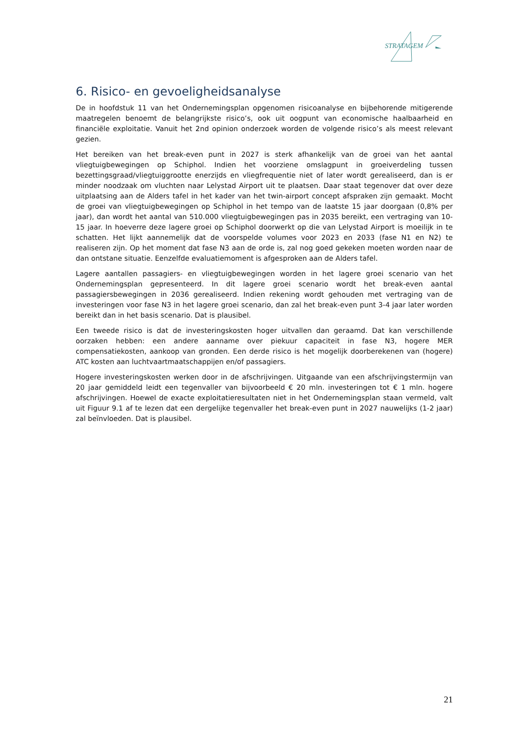STRATAGEM
6. Risico- en gevoeligheidsanalyse
De in hoofdstuk 11 van het Ondernemingsplan opgenomen risicoanalyse en bijbehorende mitigerende maatregelen benoemt de belangrijkste risico’s, ook uit oogpunt van economische haalbaarheid en financiële exploitatie. Vanuit het 2nd opinion onderzoek worden de volgende risico’s als meest relevant gezien.
Het bereiken van het break-even punt in 2027 is sterk afhankelijk van de groei van het aantal vliegtuigbewegingen op Schiphol. Indien het voorziene omslagpunt in groeiverdeling tussen bezettingsgraad/vliegtuiggrootte enerzijds en vliegfrequentie niet of later wordt gerealiseerd, dan is er minder noodzaak om vluchten naar Lelystad Airport uit te plaatsen. Daar staat tegenover dat over deze uitplaatsing aan de Alders tafel in het kader van het twin-airport concept afspraken zijn gemaakt. Mocht de groei van vliegtuigbewegingen op Schiphol in het tempo van de laatste 15 jaar doorgaan (0,8% per jaar), dan wordt het aantal van 510.000 vliegtuigbewegingen pas in 2035 bereikt, een vertraging van 10-15 jaar. In hoeverre deze lagere groei op Schiphol doorwerkt op die van Lelystad Airport is moeilijk in te schatten. Het lijkt aannemelijk dat de voorspelde volumes voor 2023 en 2033 (fase N1 en N2) te realiseren zijn. Op het moment dat fase N3 aan de orde is, zal nog goed gekeken moeten worden naar de dan ontstane situatie. Eenzelfde evaluatiemoment is afgesproken aan de Alders tafel.
Lagere aantallen passagiers- en vliegtuigbewegingen worden in het lagere groei scenario van het Ondernemingsplan gepresenteerd. In dit lagere groei scenario wordt het break-even aantal passagiersbewegingen in 2036 gerealiseerd. Indien rekening wordt gehouden met vertraging van de investeringen voor fase N3 in het lagere groei scenario, dan zal het break-even punt 3-4 jaar later worden bereikt dan in het basis scenario. Dat is plausibel.
Een tweede risico is dat de investeringskosten hoger uitvallen dan geraamd. Dat kan verschillende oorzaken hebben: een andere aanname over piekuur capaciteit in fase N3, hogere MER compensatiekosten, aankoop van gronden. Een derde risico is het mogelijk doorberekenen van (hogere) ATC kosten aan luchtvaartmaatschappijen en/of passagiers.
Hogere investeringskosten werken door in de afschrijvingen. Uitgaande van een afschrijvingstermijn van 20 jaar gemiddeld leidt een tegenvaller van bijvoorbeeld € 20 mln. investeringen tot € 1 mln. hogere afschrijvingen. Hoewel de exacte exploitatieresultaten niet in het Ondernemingsplan staan vermeld, valt uit Figuur 9.1 af te lezen dat een dergelijke tegenvaller het break-even punt in 2027 nauwelijks (1-2 jaar) zal beïnvloeden. Dat is plausibel.
21